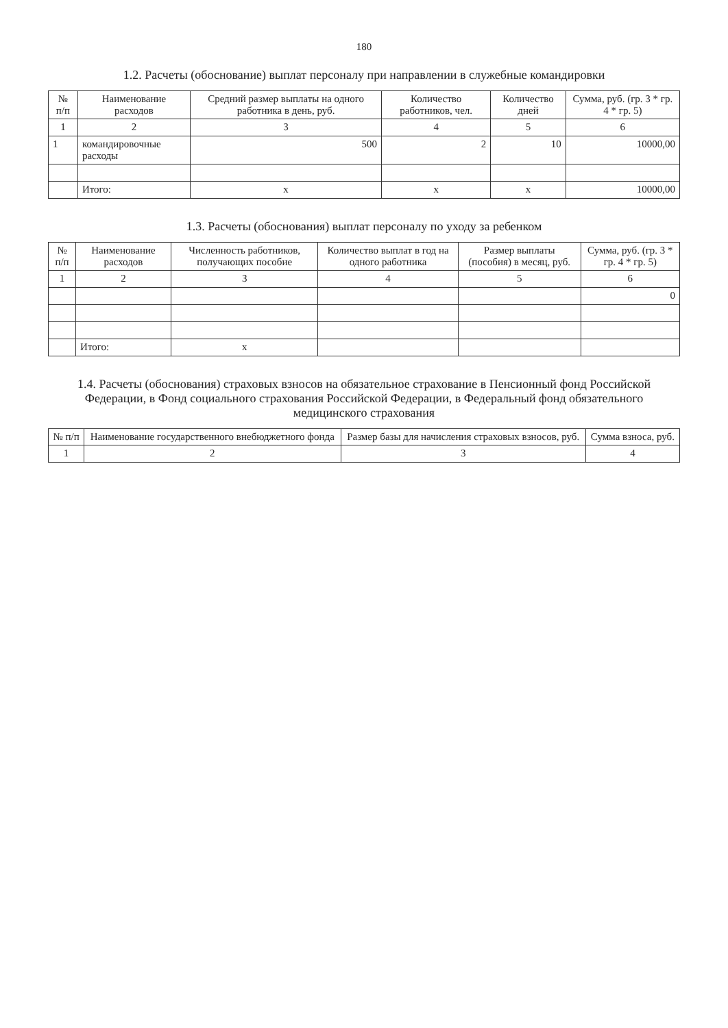180
1.2. Расчеты (обоснование) выплат персоналу при направлении в служебные командировки
| № п/п | Наименование расходов | Средний размер выплаты на одного работника в день, руб. | Количество работников, чел. | Количество дней | Сумма, руб. (гр. 3 * гр. 4 * гр. 5) |
| --- | --- | --- | --- | --- | --- |
| 1 | 2 | 3 | 4 | 5 | 6 |
| 1 | командировочные расходы | 500 | 2 | 10 | 10000,00 |
| | Итого: | х | х | х | 10000,00 |
1.3. Расчеты (обоснования) выплат персоналу по уходу за ребенком
| № п/п | Наименование расходов | Численность работников, получающих пособие | Количество выплат в год на одного работника | Размер выплаты (пособия) в месяц, руб. | Сумма, руб. (гр. 3 * гр. 4 * гр. 5) |
| --- | --- | --- | --- | --- | --- |
| 1 | 2 | 3 | 4 | 5 | 6 |
| | | | | | 0 |
| | Итого: | х | | | |
1.4. Расчеты (обоснования) страховых взносов на обязательное страхование в Пенсионный фонд Российской Федерации, в Фонд социального страхования Российской Федерации, в Федеральный фонд обязательного медицинского страхования
| № п/п | Наименование государственного внебюджетного фонда | Размер базы для начисления страховых взносов, руб. | Сумма взноса, руб. |
| --- | --- | --- | --- |
| 1 | 2 | 3 | 4 |